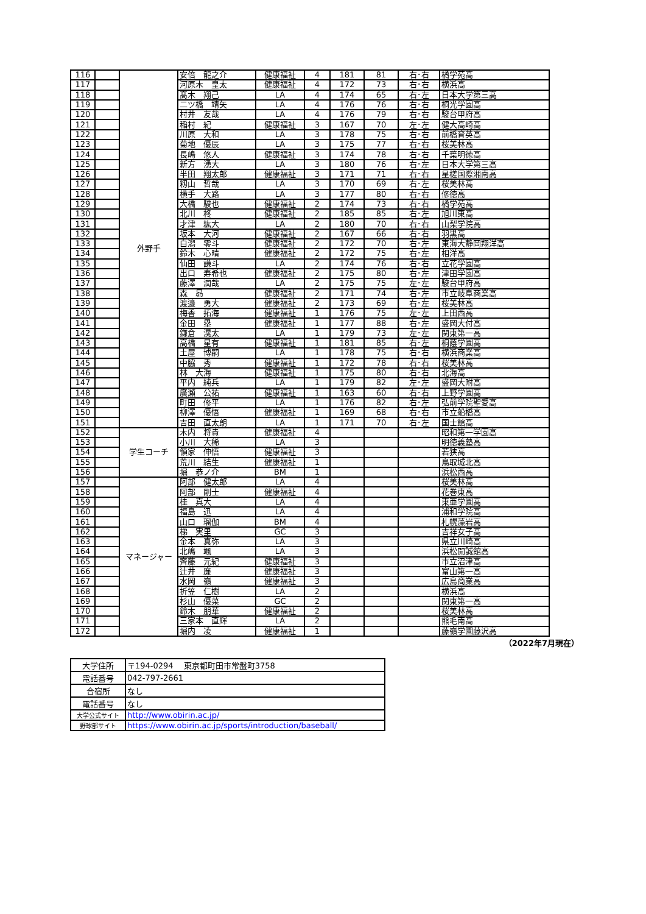| 116 | | 外野手 | 安倍 龍之介 | 健康福祉 | 4 | 181 | 81 | 右･右 | 橘学苑高 |
| 117 | | | 河原木 皇太 | 健康福祉 | 4 | 172 | 73 | 右･右 | 横浜高 |
| 118 | | | 髙木 翔己 | LA | 4 | 174 | 65 | 右･左 | 日本大学第三高 |
| 119 | | | 二ツ橋 靖矢 | LA | 4 | 176 | 76 | 右･右 | 桐光学園高 |
| 120 | | | 村井 友哉 | LA | 4 | 176 | 79 | 右･右 | 駿台甲府高 |
| 121 | | | 稲村 紀 | 健康福祉 | 3 | 167 | 70 | 左･左 | 健大高崎高 |
| 122 | | | 川原 大和 | LA | 3 | 178 | 75 | 右･右 | 前橋育英高 |
| 123 | | | 菊地 優辰 | LA | 3 | 175 | 77 | 右･右 | 桜美林高 |
| 124 | | | 長嶋 悠人 | 健康福祉 | 3 | 174 | 78 | 右･右 | 千葉明徳高 |
| 125 | | | 新方 湧大 | LA | 3 | 180 | 76 | 右･左 | 日本大学第三高 |
| 126 | | | 半田 翔太郎 | 健康福祉 | 3 | 171 | 71 | 右･右 | 星槎国際湘南高 |
| 127 | | | 籾山 哲哉 | LA | 3 | 170 | 69 | 右･左 | 桜美林高 |
| 128 | | | 横手 大路 | LA | 3 | 177 | 80 | 右･右 | 修徳高 |
| 129 | | | 大橋 駿也 | 健康福祉 | 2 | 174 | 73 | 右･右 | 橘学苑高 |
| 130 | | | 北川 柊 | 健康福祉 | 2 | 185 | 85 | 右･左 | 旭川東高 |
| 131 | | | 才津 紘大 | LA | 2 | 180 | 70 | 右･右 | 山梨学院高 |
| 132 | | | 坂本 大河 | 健康福祉 | 2 | 167 | 66 | 右･右 | 羽黒高 |
| 133 | | | 白潟 零斗 | 健康福祉 | 2 | 172 | 70 | 右･左 | 東海大静岡翔洋高 |
| 134 | | | 鈴木 心晴 | 健康福祉 | 2 | 172 | 75 | 右･左 | 相洋高 |
| 135 | | | 仙田 謙斗 | LA | 2 | 174 | 76 | 右･右 | 立花学園高 |
| 136 | | | 出口 寿希也 | 健康福祉 | 2 | 175 | 80 | 右･左 | 津田学園高 |
| 137 | | | 藤澤 潤哉 | LA | 2 | 175 | 75 | 左･左 | 駿台甲府高 |
| 138 | | | 森 昴 | 健康福祉 | 2 | 171 | 74 | 右･左 | 市立岐阜商業高 |
| 139 | | | 渡邉 勇大 | 健康福祉 | 2 | 173 | 69 | 右･左 | 桜美林高 |
| 140 | | | 梅香 拓海 | 健康福祉 | 1 | 176 | 75 | 左･左 | 上田西高 |
| 141 | | | 金田 塁 | 健康福祉 | 1 | 177 | 88 | 右･左 | 盛岡大付高 |
| 142 | | | 鎌倉 滉太 | LA | 1 | 179 | 73 | 左･左 | 関東第一高 |
| 143 | | | 高橋 星有 | 健康福祉 | 1 | 181 | 85 | 右･左 | 桐蔭学園高 |
| 144 | | | 土屋 博嗣 | LA | 1 | 178 | 75 | 右･右 | 横浜商業高 |
| 145 | | | 中脇 秀 | 健康福祉 | 1 | 172 | 78 | 右･右 | 桜美林高 |
| 146 | | | 林 大海 | 健康福祉 | 1 | 175 | 80 | 右･右 | 北海高 |
| 147 | | | 平内 純兵 | LA | 1 | 179 | 82 | 左･左 | 盛岡大附高 |
| 148 | | | 廣瀬 公祐 | 健康福祉 | 1 | 163 | 60 | 右･右 | 上野学園高 |
| 149 | | | 町田 修平 | LA | 1 | 176 | 82 | 右･左 | 弘前学院聖愛高 |
| 150 | | | 柳澤 優悟 | 健康福祉 | 1 | 169 | 68 | 右･右 | 市立船橋高 |
| 151 | | | 吉田 直太朗 | LA | 1 | 171 | 70 | 右･左 | 国士館高 |
| 152 | | 学生コーチ | 木内 将貴 | 健康福祉 | 4 | | | | 昭和第一学園高 |
| 153 | | | 小川 大稀 | LA | 3 | | | | 明徳義塾高 |
| 154 | | | 領家 伸悟 | 健康福祉 | 3 | | | | 若狭高 |
| 155 | | | 荒川 結生 | 健康福祉 | 1 | | | | 鳥取城北高 |
| 156 | | | 堀 恭ノ介 | BM | 1 | | | | 浜松西高 |
| 157 | | マネージャー | 阿部 健太郎 | LA | 4 | | | | 桜美林高 |
| 158 | | | 阿部 剛士 | 健康福祉 | 4 | | | | 花巻東高 |
| 159 | | | 桂 真大 | LA | 4 | | | | 東亜学園高 |
| 160 | | | 福島 迅 | LA | 4 | | | | 浦和学院高 |
| 161 | | | 山口 瑠伽 | BM | 4 | | | | 札幌藻岩高 |
| 162 | | | 梯 実里 | GC | 3 | | | | 吉祥女子高 |
| 163 | | | 金本 真弥 | LA | 3 | | | | 県立川崎高 |
| 164 | | | 北嶋 颯 | LA | 3 | | | | 浜松開誠館高 |
| 165 | | | 齊藤 元紀 | 健康福祉 | 3 | | | | 市立沼津高 |
| 166 | | | 辻井 廉 | 健康福祉 | 3 | | | | 富山第一高 |
| 167 | | | 水岡 嶺 | 健康福祉 | 3 | | | | 広島商業高 |
| 168 | | | 折笠 仁樹 | LA | 2 | | | | 横浜高 |
| 169 | | | 杉山 優菜 | GC | 2 | | | | 関東第一高 |
| 170 | | | 鈴木 朋華 | 健康福祉 | 2 | | | | 桜美林高 |
| 171 | | | 三家本 直輝 | LA | 2 | | | | 熊毛南高 |
| 172 | | | 堀内 凌 | 健康福祉 | 1 | | | | 藤嶺学園藤沢高 |
（2022年7月現在）
| 大学住所 | 〒194-0294 東京都町田市常盤町3758 |
| 電話番号 | 042-797-2661 |
| 合宿所 | なし |
| 電話番号 | なし |
| 大学公式サイト | http://www.obirin.ac.jp/ |
| 野球部サイト | https://www.obirin.ac.jp/sports/introduction/baseball/ |